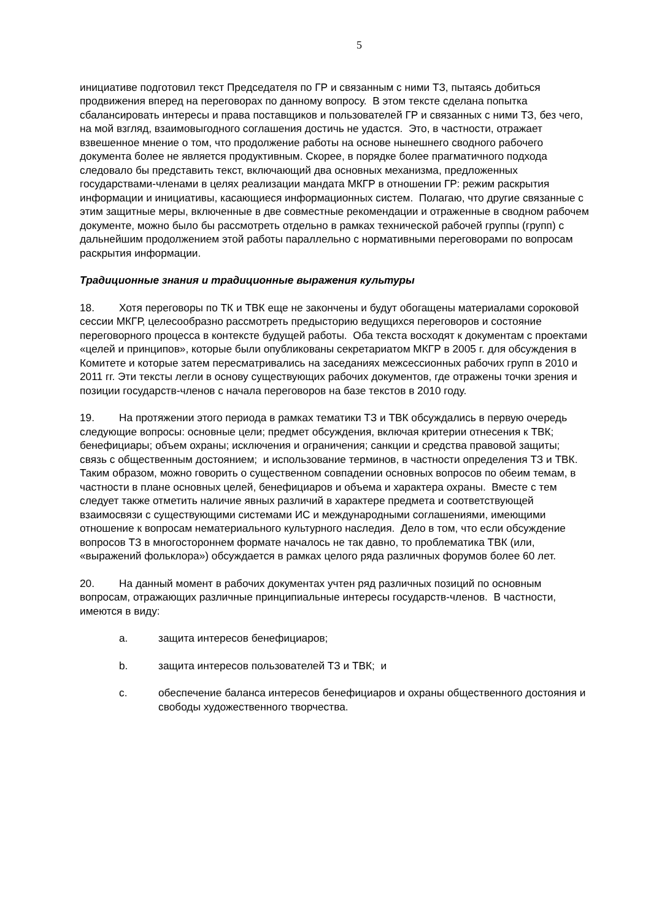5
инициативе подготовил текст Председателя по ГР и связанным с ними ТЗ, пытаясь добиться продвижения вперед на переговорах по данному вопросу. В этом тексте сделана попытка сбалансировать интересы и права поставщиков и пользователей ГР и связанных с ними ТЗ, без чего, на мой взгляд, взаимовыгодного соглашения достичь не удастся. Это, в частности, отражает взвешенное мнение о том, что продолжение работы на основе нынешнего сводного рабочего документа более не является продуктивным. Скорее, в порядке более прагматичного подхода следовало бы представить текст, включающий два основных механизма, предложенных государствами-членами в целях реализации мандата МКГР в отношении ГР: режим раскрытия информации и инициативы, касающиеся информационных систем. Полагаю, что другие связанные с этим защитные меры, включенные в две совместные рекомендации и отраженные в сводном рабочем документе, можно было бы рассмотреть отдельно в рамках технической рабочей группы (групп) с дальнейшим продолжением этой работы параллельно с нормативными переговорами по вопросам раскрытия информации.
Традиционные знания и традиционные выражения культуры
18. Хотя переговоры по ТК и ТВК еще не закончены и будут обогащены материалами сороковой сессии МКГР, целесообразно рассмотреть предысторию ведущихся переговоров и состояние переговорного процесса в контексте будущей работы. Оба текста восходят к документам с проектами «целей и принципов», которые были опубликованы секретариатом МКГР в 2005 г. для обсуждения в Комитете и которые затем пересматривались на заседаниях межсессионных рабочих групп в 2010 и 2011 гг. Эти тексты легли в основу существующих рабочих документов, где отражены точки зрения и позиции государств-членов с начала переговоров на базе текстов в 2010 году.
19. На протяжении этого периода в рамках тематики ТЗ и ТВК обсуждались в первую очередь следующие вопросы: основные цели; предмет обсуждения, включая критерии отнесения к ТВК; бенефициары; объем охраны; исключения и ограничения; санкции и средства правовой защиты; связь с общественным достоянием; и использование терминов, в частности определения ТЗ и ТВК. Таким образом, можно говорить о существенном совпадении основных вопросов по обеим темам, в частности в плане основных целей, бенефициаров и объема и характера охраны. Вместе с тем следует также отметить наличие явных различий в характере предмета и соответствующей взаимосвязи с существующими системами ИС и международными соглашениями, имеющими отношение к вопросам нематериального культурного наследия. Дело в том, что если обсуждение вопросов ТЗ в многостороннем формате началось не так давно, то проблематика ТВК (или, «выражений фольклора») обсуждается в рамках целого ряда различных форумов более 60 лет.
20. На данный момент в рабочих документах учтен ряд различных позиций по основным вопросам, отражающих различные принципиальные интересы государств-членов. В частности, имеются в виду:
a. защита интересов бенефициаров;
b. защита интересов пользователей ТЗ и ТВК; и
c. обеспечение баланса интересов бенефициаров и охраны общественного достояния и свободы художественного творчества.